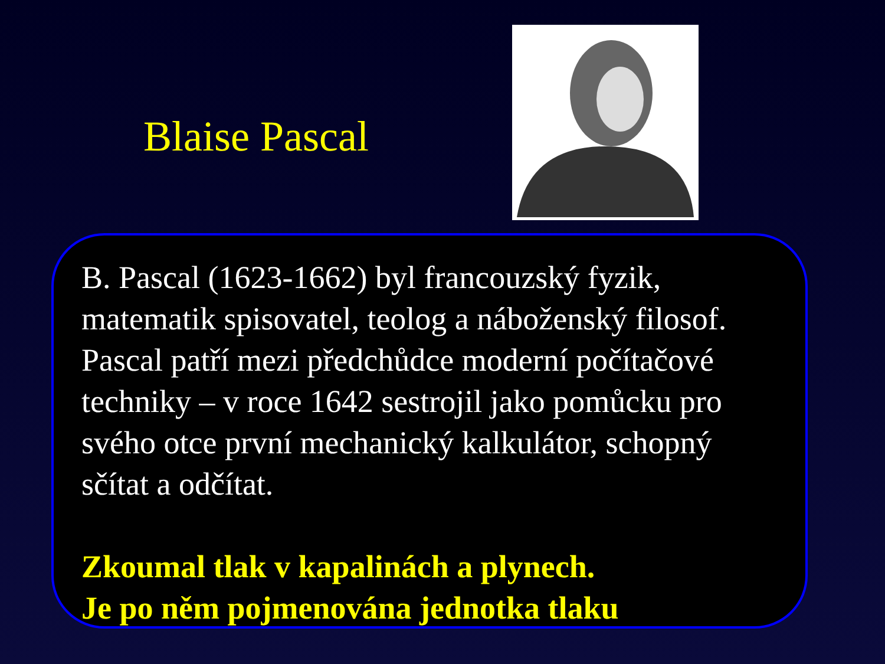Blaise Pascal
B. Pascal (1623-1662) byl francouzský fyzik, matematik spisovatel, teolog a náboženský filosof. Pascal patří mezi předchůdce moderní počítačové techniky – v roce 1642 sestrojil jako pomůcku pro svého otce první mechanický kalkulátor, schopný sčítat a odčítat.
Zkoumal tlak v kapalinách a plynech.
Je po něm pojmenována jednotka tlaku